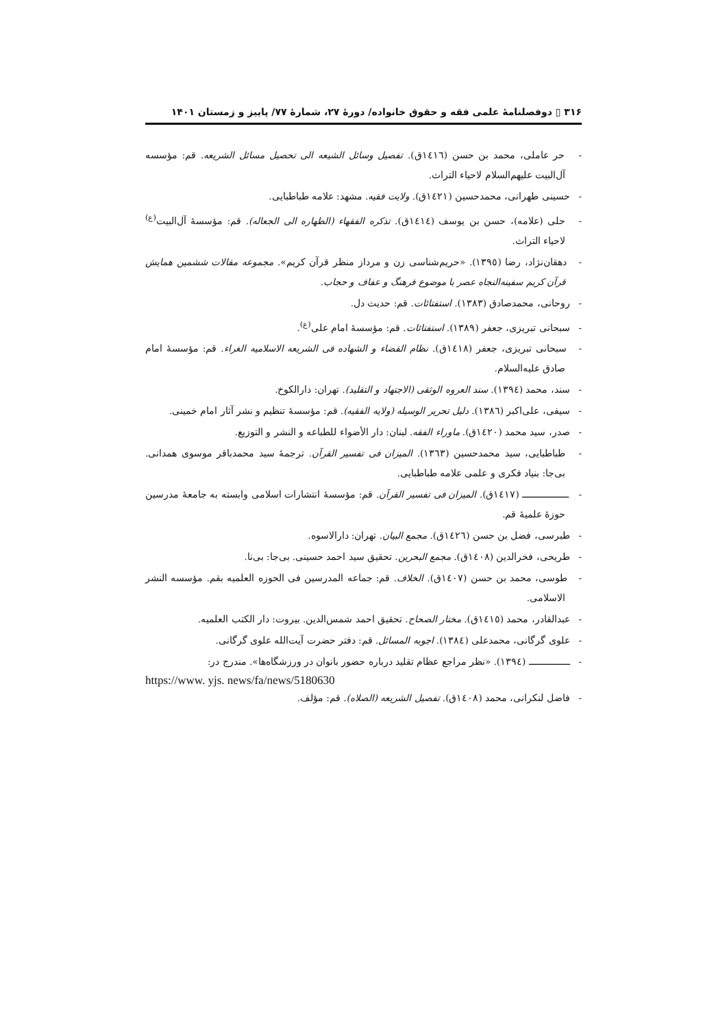۳۱۶ ▯ دوفصلنامهٔ علمی فقه و حقوق خانواده/ دورهٔ ۲۷، شمارهٔ ۷۷/ پاییز و زمستان ۱۴۰۱
- حر عاملی، محمد بن حسن (١٤١٦ق). تفصیل وسائل الشیعه الی تحصیل مسائل الشریعه. قم: مؤسسه آل‌البیت علیهم‌السلام لاحیاء التراث.
- حسینی طهرانی، محمدحسین (١٤٢١ق). ولایت فقیه. مشهد: علامه طباطبایی.
- حلی (علامه)، حسن بن یوسف (١٤١٤ق). تذکره الفقهاء (الطهاره الی الجعاله). قم: مؤسسهٔ آل‌البیت<sup>(ع)</sup> لاحیاء التراث.
- دهقان‌نژاد، رضا (١٣٩٥). «حریم‌شناسی زن و مرداز منظر قرآن کریم». مجموعه مقالات ششمین همایش قرآن کریم سفینه‌النجاه عصر با موضوع فرهنگ و عفاف و حجاب.
- روحانی، محمدصادق (١٣٨٣). استفتائات. قم: حدیث دل.
- سبحانی تبریزی، جعفر (١٣٨٩). استفتائات. قم: مؤسسهٔ امام علی<sup>(ع)</sup>.
- سبحانی تبریزی، جعفر (١٤١٨ق). نظام القضاء و الشهاده فی الشریعه الاسلامیه الغراء. قم: مؤسسهٔ امام صادق علیه‌السلام.
- سند، محمد (١٣٩٤). سند العروه الوثقی (الاجتهاد و التقلید). تهران: دارالکوخ.
- سیفی، علی‌اکبر (١٣٨٦). دلیل تحریر الوسیله (ولایه الفقیه). قم: مؤسسهٔ تنظیم و نشر آثار امام خمینی.
- صدر، سید محمد (١٤٢٠ق). ماوراء الفقه. لبنان: دار الأضواء للطباعه و النشر و التوزیع.
- طباطبایی، سید محمدحسین (١٣٦٣). المیزان فی تفسیر القرآن. ترجمهٔ سید محمدباقر موسوی همدانی. بی‌جا: بنیاد فکری و علمی علامه طباطبایی.
- ـــــــــــــــــ (١٤١٧ق). المیزان فی تفسیر القرآن. قم: مؤسسهٔ انتشارات اسلامی وابسته به جامعهٔ مدرسین حوزهٔ علمیهٔ قم.
- طبرسی، فضل بن حسن (١٤٢٦ق). مجمع البیان. تهران: دارالاسوه.
- طریحی، فخرالدین (١٤٠٨ق). مجمع البحرین. تحقیق سید احمد حسینی. بی‌جا: بی‌نا.
- طوسی، محمد بن حسن (١٤٠٧ق). الخلاف. قم: جماعه المدرسین فی الحوزه العلمیه بقم. مؤسسه النشر الاسلامی.
- عبدالقادر، محمد (١٤١٥ق). مختار الصحاح. تحقیق احمد شمس‌الدین. بیروت: دار الکتب العلمیه.
- علوی گرگانی، محمدعلی (١٣٨٤). اجوبه المسائل. قم: دفتر حضرت آیت‌الله علوی گرگانی.
- ـــــــــــــــ (١٣٩٤). «نظر مراجع عظام تقلید درباره حضور بانوان در ورزشگاه‌ها». مندرج در:
https://www. yjs. news/fa/news/5180630
- فاضل لنکرانی، محمد (١٤٠٨ق). تفصیل الشریعه (الصلاه). قم: مؤلف.